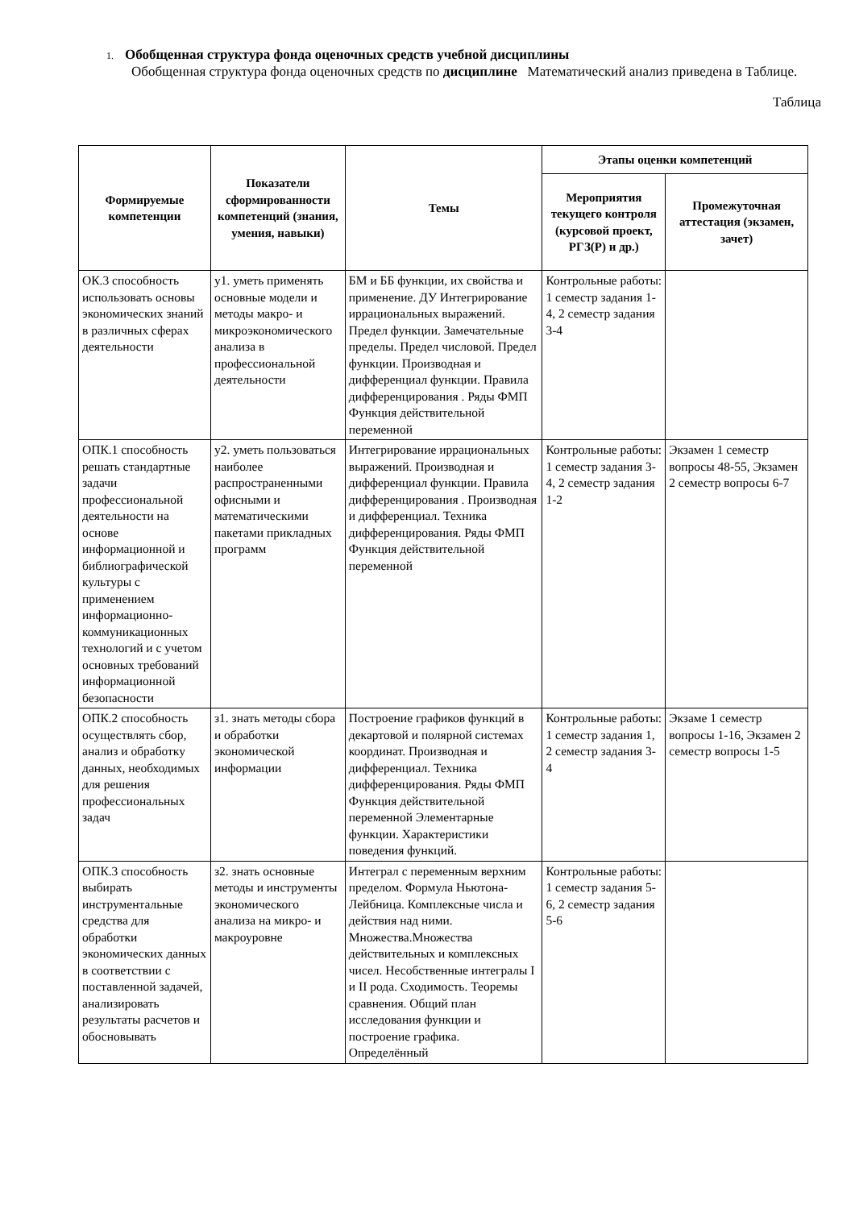1. Обобщенная структура фонда оценочных средств учебной дисциплины
Обобщенная структура фонда оценочных средств по дисциплине Математический анализ приведена в Таблице.
Таблица
| Формируемые компетенции | Показатели сформированности компетенций (знания, умения, навыки) | Темы | Этапы оценки компетенций | |
| --- | --- | --- | --- | --- |
| | | | Мероприятия текущего контроля (курсовой проект, РГЗ(Р) и др.) | Промежуточная аттестация (экзамен, зачет) |
| ОК.3 способность использовать основы экономических знаний в различных сферах деятельности | у1. уметь применять основные модели и методы макро- и микроэкономического анализа в профессиональной деятельности | БМ и ББ функции, их свойства и применение. ДУ Интегрирование иррациональных выражений. Предел функции. Замечательные пределы. Предел числовой. Предел функции. Производная и дифференциал функции. Правила дифференцирования . Ряды ФМП Функция действительной переменной | Контрольные работы: 1 семестр задания 1-4, 2 семестр задания 3-4 | |
| ОПК.1 способность решать стандартные задачи профессиональной деятельности на основе информационной и библиографической культуры с применением информационно-коммуникационных технологий и с учетом основных требований информационной безопасности | у2. уметь пользоваться наиболее распространенными офисными и математическими пакетами прикладных программ | Интегрирование иррациональных выражений. Производная и дифференциал функции. Правила дифференцирования . Производная и дифференциал. Техника дифференцирования. Ряды ФМП Функция действительной переменной | Контрольные работы: 1 семестр задания 3-4, 2 семестр задания 1-2 | Экзамен 1 семестр вопросы 48-55, Экзамен 2 семестр вопросы 6-7 |
| ОПК.2 способность осуществлять сбор, анализ и обработку данных, необходимых для решения профессиональных задач | з1. знать методы сбора и обработки экономической информации | Построение графиков функций в декартовой и полярной системах координат. Производная и дифференциал. Техника дифференцирования. Ряды ФМП Функция действительной переменной Элементарные функции. Характеристики поведения функций. | Контрольные работы: 1 семестр задания 1, 2 семестр задания 3-4 | Экзаме 1 семестр вопросы 1-16, Экзамен 2 семестр вопросы 1-5 |
| ОПК.3 способность выбирать инструментальные средства для обработки экономических данных в соответствии с поставленной задачей, анализировать результаты расчетов и обосновывать | з2. знать основные методы и инструменты экономического анализа на микро- и макроуровне | Интеграл с переменным верхним пределом. Формула Ньютона-Лейбница. Комплексные числа и действия над ними. Множества.Множества действительных и комплексных чисел. Несобственные интегралы I и II рода. Сходимость. Теоремы сравнения. Общий план исследования функции и построение графика. Определённый | Контрольные работы: 1 семестр задания 5-6, 2 семестр задания 5-6 | |